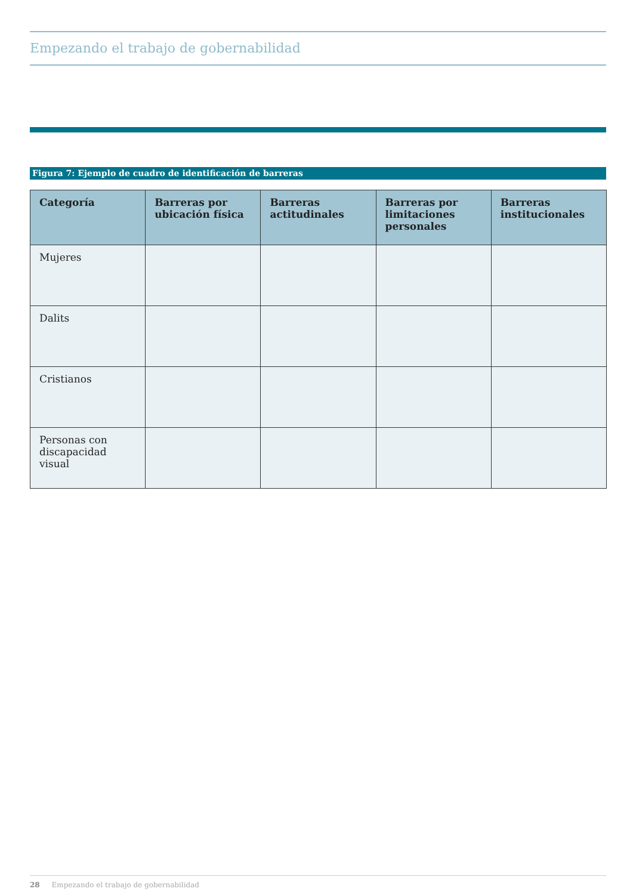Empezando el trabajo de gobernabilidad
Figura 7: Ejemplo de cuadro de identificación de barreras
| Categoría | Barreras por ubicación física | Barreras actitudinales | Barreras por limitaciones personales | Barreras institucionales |
| --- | --- | --- | --- | --- |
| Mujeres | | | | |
| Dalits | | | | |
| Cristianos | | | | |
| Personas con discapacidad visual | | | | |
28 Empezando el trabajo de gobernabilidad